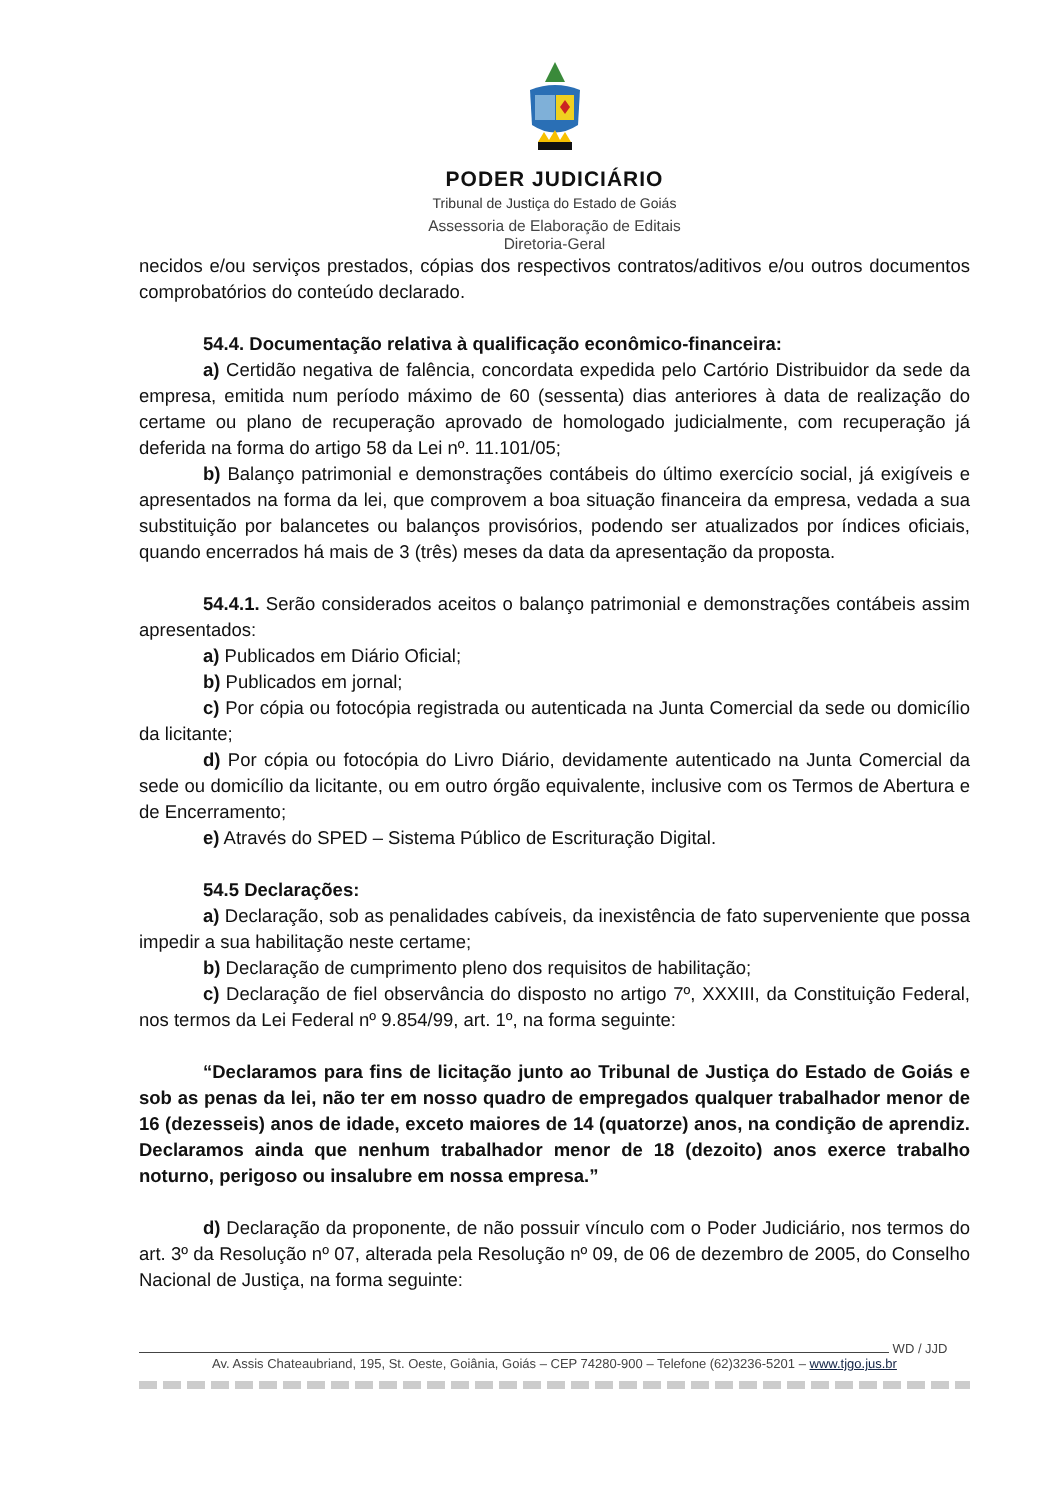PODER JUDICIÁRIO
Tribunal de Justiça do Estado de Goiás
Assessoria de Elaboração de Editais
Diretoria-Geral
necidos e/ou serviços prestados, cópias dos respectivos contratos/aditivos e/ou outros documentos comprobatórios do conteúdo declarado.
54.4. Documentação relativa à qualificação econômico-financeira:
a) Certidão negativa de falência, concordata expedida pelo Cartório Distribuidor da sede da empresa, emitida num período máximo de 60 (sessenta) dias anteriores à data de realização do certame ou plano de recuperação aprovado de homologado judicialmente, com recuperação já deferida na forma do artigo 58 da Lei nº. 11.101/05;
b) Balanço patrimonial e demonstrações contábeis do último exercício social, já exigíveis e apresentados na forma da lei, que comprovem a boa situação financeira da empresa, vedada a sua substituição por balancetes ou balanços provisórios, podendo ser atualizados por índices oficiais, quando encerrados há mais de 3 (três) meses da data da apresentação da proposta.
54.4.1. Serão considerados aceitos o balanço patrimonial e demonstrações contábeis assim apresentados:
a) Publicados em Diário Oficial;
b) Publicados em jornal;
c) Por cópia ou fotocópia registrada ou autenticada na Junta Comercial da sede ou domicílio da licitante;
d) Por cópia ou fotocópia do Livro Diário, devidamente autenticado na Junta Comercial da sede ou domicílio da licitante, ou em outro órgão equivalente, inclusive com os Termos de Abertura e de Encerramento;
e) Através do SPED – Sistema Público de Escrituração Digital.
54.5 Declarações:
a) Declaração, sob as penalidades cabíveis, da inexistência de fato superveniente que possa impedir a sua habilitação neste certame;
b) Declaração de cumprimento pleno dos requisitos de habilitação;
c) Declaração de fiel observância do disposto no artigo 7º, XXXIII, da Constituição Federal, nos termos da Lei Federal nº 9.854/99, art. 1º, na forma seguinte:
“Declaramos para fins de licitação junto ao Tribunal de Justiça do Estado de Goiás e sob as penas da lei, não ter em nosso quadro de empregados qualquer trabalhador menor de 16 (dezesseis) anos de idade, exceto maiores de 14 (quatorze) anos, na condição de aprendiz. Declaramos ainda que nenhum trabalhador menor de 18 (dezoito) anos exerce trabalho noturno, perigoso ou insalubre em nossa empresa.”
d) Declaração da proponente, de não possuir vínculo com o Poder Judiciário, nos termos do art. 3º da Resolução nº 07, alterada pela Resolução nº 09, de 06 de dezembro de 2005, do Conselho Nacional de Justiça, na forma seguinte:
WD / JJD
Av. Assis Chateaubriand, 195, St. Oeste, Goiânia, Goiás – CEP 74280-900 – Telefone (62)3236-5201 – www.tjgo.jus.br